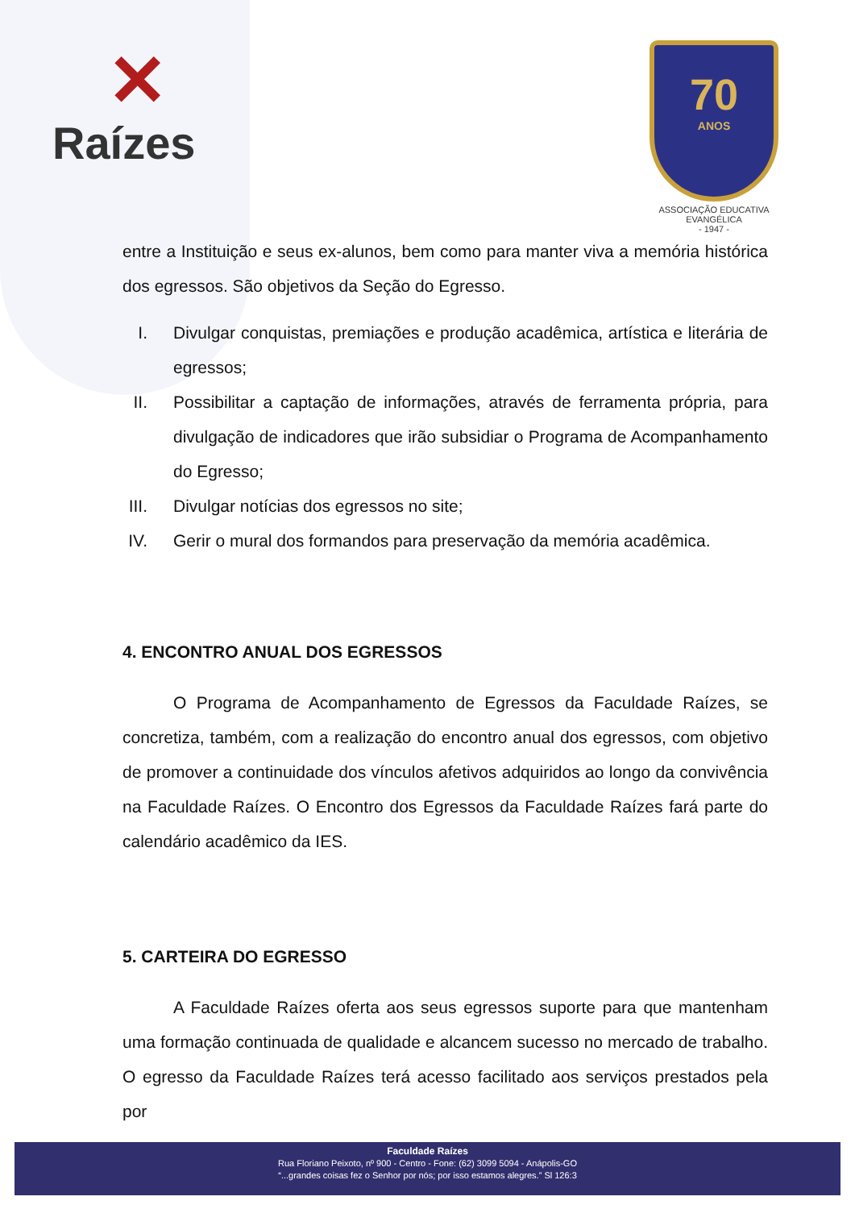✕
Raízes
70
ANOS
ASSOCIAÇÃO EDUCATIVA EVANGÉLICA
- 1947 -
entre a Instituição e seus ex-alunos, bem como para manter viva a memória histórica dos egressos. São objetivos da Seção do Egresso.
I. Divulgar conquistas, premiações e produção acadêmica, artística e literária de egressos;
II. Possibilitar a captação de informações, através de ferramenta própria, para divulgação de indicadores que irão subsidiar o Programa de Acompanhamento do Egresso;
III. Divulgar notícias dos egressos no site;
IV. Gerir o mural dos formandos para preservação da memória acadêmica.
4. ENCONTRO ANUAL DOS EGRESSOS
O Programa de Acompanhamento de Egressos da Faculdade Raízes, se concretiza, também, com a realização do encontro anual dos egressos, com objetivo de promover a continuidade dos vínculos afetivos adquiridos ao longo da convivência na Faculdade Raízes. O Encontro dos Egressos da Faculdade Raízes fará parte do calendário acadêmico da IES.
5. CARTEIRA DO EGRESSO
A Faculdade Raízes oferta aos seus egressos suporte para que mantenham uma formação continuada de qualidade e alcancem sucesso no mercado de trabalho. O egresso da Faculdade Raízes terá acesso facilitado aos serviços prestados pela por
Faculdade Raízes
Rua Floriano Peixoto, nº 900 - Centro - Fone: (62) 3099 5094 - Anápolis-GO
“...grandes coisas fez o Senhor por nós; por isso estamos alegres.” Sl 126:3